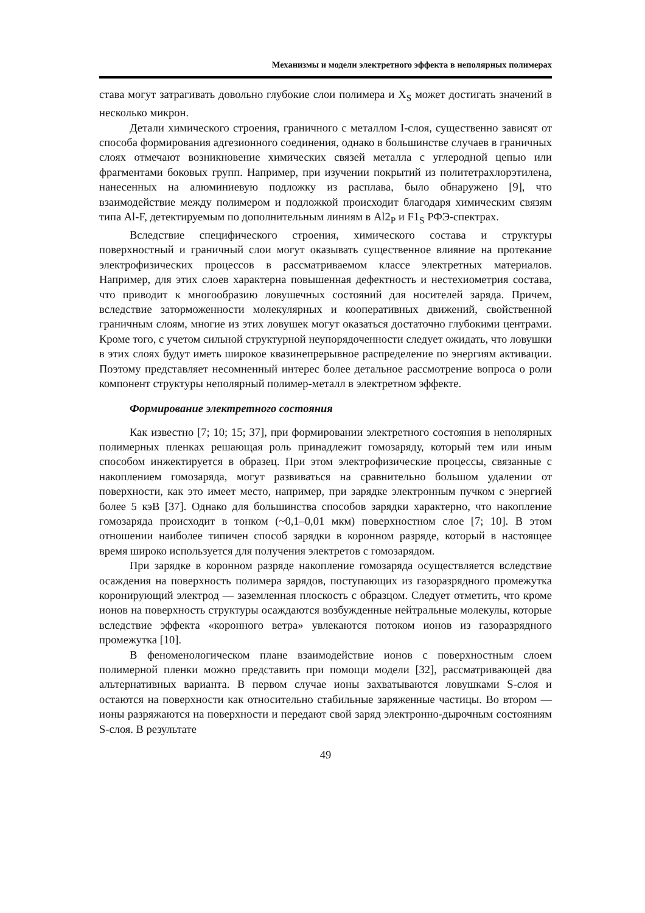Механизмы и модели электретного эффекта в неполярных полимерах
става могут затрагивать довольно глубокие слои полимера и X<sub>S</sub> может достигать значений в несколько микрон.
Детали химического строения, граничного с металлом I-слоя, существенно зависят от способа формирования адгезионного соединения, однако в большинстве случаев в граничных слоях отмечают возникновение химических связей металла с углеродной цепью или фрагментами боковых групп. Например, при изучении покрытий из политетрахлорэтилена, нанесенных на алюминиевую подложку из расплава, было обнаружено [9], что взаимодействие между полимером и подложкой происходит благодаря химическим связям типа Al-F, детектируемым по дополнительным линиям в Al2<sub>P</sub> и F1<sub>S</sub> РФЭ-спектрах.
Вследствие специфического строения, химического состава и структуры поверхностный и граничный слои могут оказывать существенное влияние на протекание электрофизических процессов в рассматриваемом классе электретных материалов. Например, для этих слоев характерна повышенная дефектность и нестехиометрия состава, что приводит к многообразию ловушечных состояний для носителей заряда. Причем, вследствие заторможенности молекулярных и кооперативных движений, свойственной граничным слоям, многие из этих ловушек могут оказаться достаточно глубокими центрами. Кроме того, с учетом сильной структурной неупорядоченности следует ожидать, что ловушки в этих слоях будут иметь широкое квазинепрерывное распределение по энергиям активации. Поэтому представляет несомненный интерес более детальное рассмотрение вопроса о роли компонент структуры неполярный полимер-металл в электретном эффекте.
Формирование электретного состояния
Как известно [7; 10; 15; 37], при формировании электретного состояния в неполярных полимерных пленках решающая роль принадлежит гомозаряду, который тем или иным способом инжектируется в образец. При этом электрофизические процессы, связанные с накоплением гомозаряда, могут развиваться на сравнительно большом удалении от поверхности, как это имеет место, например, при зарядке электронным пучком с энергией более 5 кэВ [37]. Однако для большинства способов зарядки характерно, что накопление гомозаряда происходит в тонком (~0,1–0,01 мкм) поверхностном слое [7; 10]. В этом отношении наиболее типичен способ зарядки в коронном разряде, который в настоящее время широко используется для получения электретов с гомозарядом.
При зарядке в коронном разряде накопление гомозаряда осуществляется вследствие осаждения на поверхность полимера зарядов, поступающих из газоразрядного промежутка коронирующий электрод — заземленная плоскость с образцом. Следует отметить, что кроме ионов на поверхность структуры осаждаются возбужденные нейтральные молекулы, которые вследствие эффекта «коронного ветра» увлекаются потоком ионов из газоразрядного промежутка [10].
В феноменологическом плане взаимодействие ионов с поверхностным слоем полимерной пленки можно представить при помощи модели [32], рассматривающей два альтернативных варианта. В первом случае ионы захватываются ловушками S-слоя и остаются на поверхности как относительно стабильные заряженные частицы. Во втором — ионы разряжаются на поверхности и передают свой заряд электронно-дырочным состояниям S-слоя. В результате
49